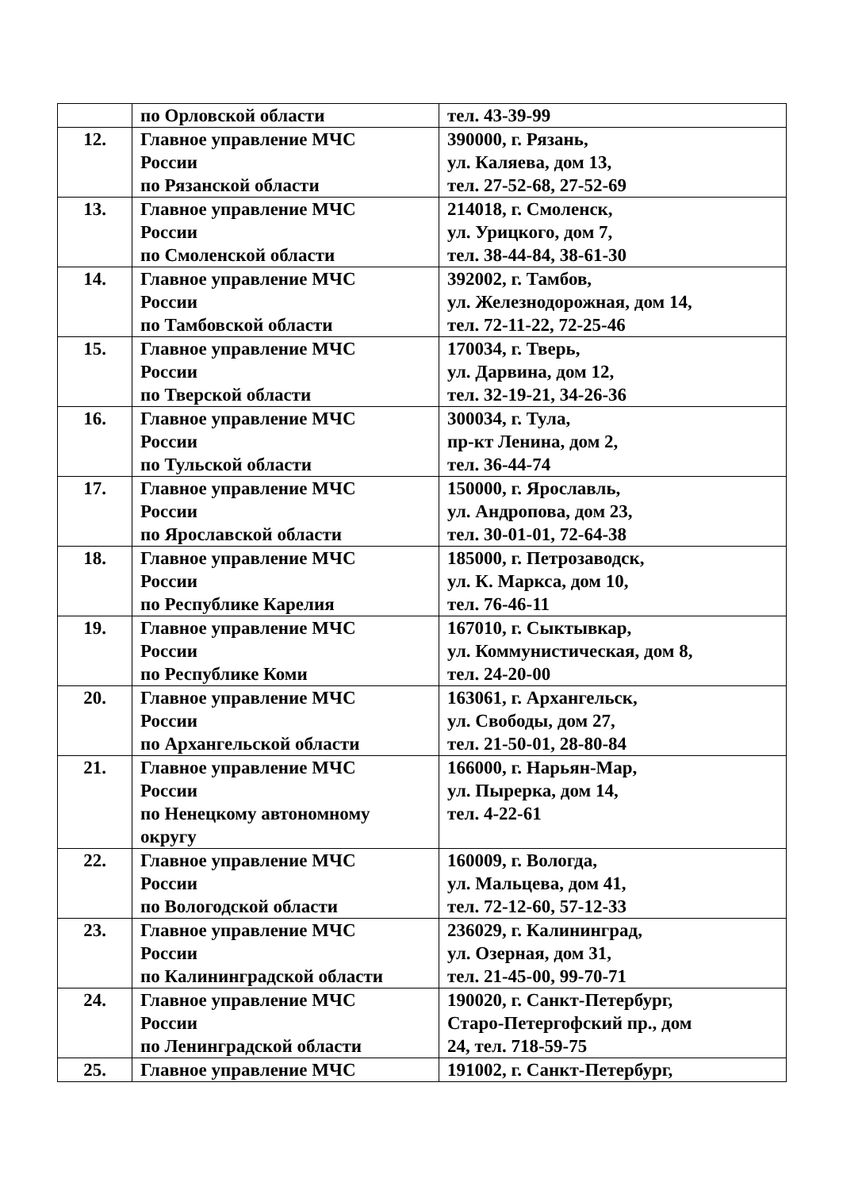| | по Орловской области | тел. 43-39-99 |
| 12. | Главное управление МЧС России по Рязанской области | 390000, г. Рязань, ул. Каляева, дом 13, тел. 27-52-68, 27-52-69 |
| 13. | Главное управление МЧС России по Смоленской области | 214018, г. Смоленск, ул. Урицкого, дом 7, тел. 38-44-84, 38-61-30 |
| 14. | Главное управление МЧС России по Тамбовской области | 392002, г. Тамбов, ул. Железнодорожная, дом 14, тел. 72-11-22, 72-25-46 |
| 15. | Главное управление МЧС России по Тверской области | 170034, г. Тверь, ул. Дарвина, дом 12, тел. 32-19-21, 34-26-36 |
| 16. | Главное управление МЧС России по Тульской области | 300034, г. Тула, пр-кт Ленина, дом 2, тел. 36-44-74 |
| 17. | Главное управление МЧС России по Ярославской области | 150000, г. Ярославль, ул. Андропова, дом 23, тел. 30-01-01, 72-64-38 |
| 18. | Главное управление МЧС России по Республике Карелия | 185000, г. Петрозаводск, ул. К. Маркса, дом 10, тел. 76-46-11 |
| 19. | Главное управление МЧС России по Республике Коми | 167010, г. Сыктывкар, ул. Коммунистическая, дом 8, тел. 24-20-00 |
| 20. | Главное управление МЧС России по Архангельской области | 163061, г. Архангельск, ул. Свободы, дом 27, тел. 21-50-01, 28-80-84 |
| 21. | Главное управление МЧС России по Ненецкому автономному округу | 166000, г. Нарьян-Мар, ул. Пырерка, дом 14, тел. 4-22-61 |
| 22. | Главное управление МЧС России по Вологодской области | 160009, г. Вологда, ул. Мальцева, дом 41, тел. 72-12-60, 57-12-33 |
| 23. | Главное управление МЧС России по Калининградской области | 236029, г. Калининград, ул. Озерная, дом 31, тел. 21-45-00, 99-70-71 |
| 24. | Главное управление МЧС России по Ленинградской области | 190020, г. Санкт-Петербург, Старо-Петергофский пр., дом 24, тел. 718-59-75 |
| 25. | Главное управление МЧС | 191002, г. Санкт-Петербург, |